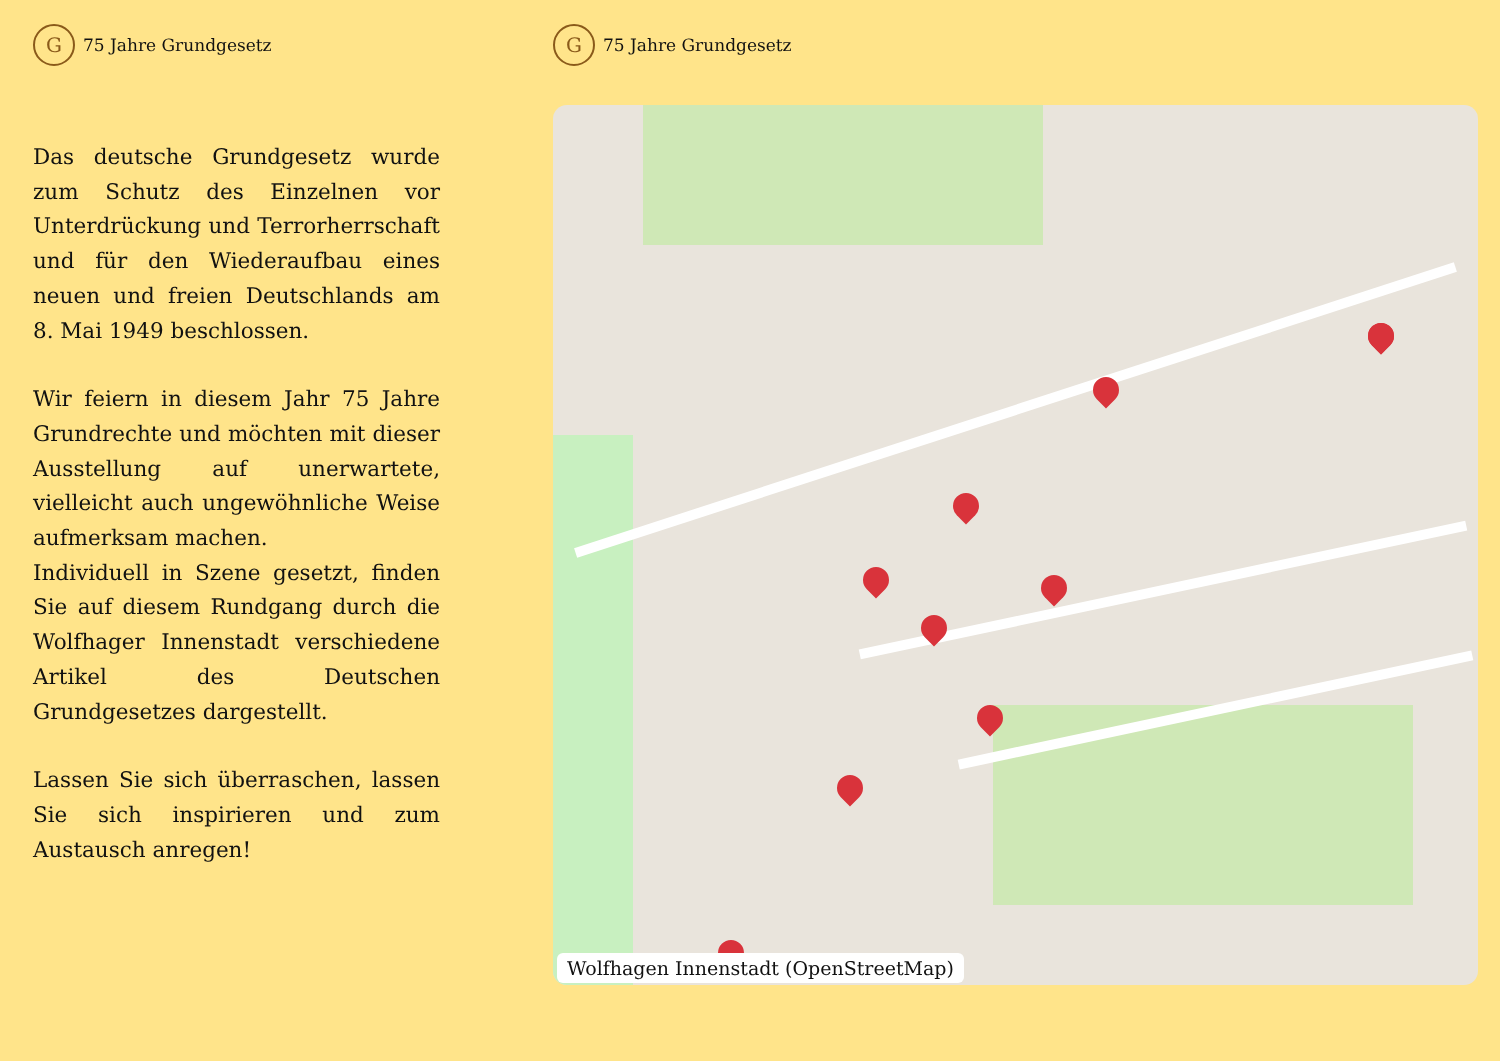G
75 Jahre Grundgesetz
Das deutsche Grundgesetz wurde zum Schutz des Einzelnen vor Unterdrückung und Terrorherrschaft und für den Wiederaufbau eines neuen und freien Deutschlands am 8. Mai 1949 beschlossen.
Wir feiern in diesem Jahr 75 Jahre Grundrechte und möchten mit dieser Ausstellung auf unerwartete, vielleicht auch ungewöhnliche Weise aufmerksam machen.
Individuell in Szene gesetzt, finden Sie auf diesem Rundgang durch die Wolfhager Innenstadt verschiedene Artikel des Deutschen Grundgesetzes dargestellt.
Lassen Sie sich überraschen, lassen Sie sich inspirieren und zum Austausch anregen!
G
75 Jahre Grundgesetz
Wolfhagen Innenstadt (OpenStreetMap)